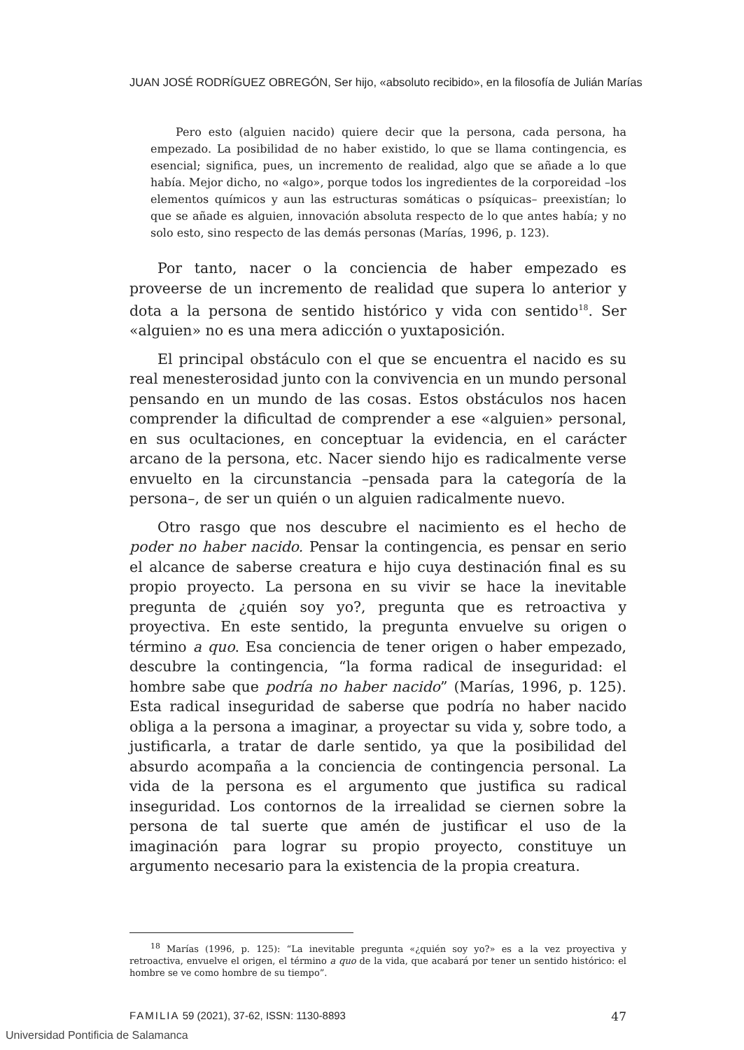JUAN JOSÉ RODRÍGUEZ OBREGÓN, Ser hijo, «absoluto recibido», en la filosofía de Julián Marías
Pero esto (alguien nacido) quiere decir que la persona, cada persona, ha empezado. La posibilidad de no haber existido, lo que se llama contingencia, es esencial; significa, pues, un incremento de realidad, algo que se añade a lo que había. Mejor dicho, no «algo», porque todos los ingredientes de la corporeidad –los elementos químicos y aun las estructuras somáticas o psíquicas– preexistían; lo que se añade es alguien, innovación absoluta respecto de lo que antes había; y no solo esto, sino respecto de las demás personas (Marías, 1996, p. 123).
Por tanto, nacer o la conciencia de haber empezado es proveerse de un incremento de realidad que supera lo anterior y dota a la persona de sentido histórico y vida con sentido<sup>18</sup>. Ser «alguien» no es una mera adicción o yuxtaposición.
El principal obstáculo con el que se encuentra el nacido es su real menesterosidad junto con la convivencia en un mundo personal pensando en un mundo de las cosas. Estos obstáculos nos hacen comprender la dificultad de comprender a ese «alguien» personal, en sus ocultaciones, en conceptuar la evidencia, en el carácter arcano de la persona, etc. Nacer siendo hijo es radicalmente verse envuelto en la circunstancia –pensada para la categoría de la persona–, de ser un quién o un alguien radicalmente nuevo.
Otro rasgo que nos descubre el nacimiento es el hecho de poder no haber nacido. Pensar la contingencia, es pensar en serio el alcance de saberse creatura e hijo cuya destinación final es su propio proyecto. La persona en su vivir se hace la inevitable pregunta de ¿quién soy yo?, pregunta que es retroactiva y proyectiva. En este sentido, la pregunta envuelve su origen o término a quo. Esa conciencia de tener origen o haber empezado, descubre la contingencia, “la forma radical de inseguridad: el hombre sabe que podría no haber nacido” (Marías, 1996, p. 125). Esta radical inseguridad de saberse que podría no haber nacido obliga a la persona a imaginar, a proyectar su vida y, sobre todo, a justificarla, a tratar de darle sentido, ya que la posibilidad del absurdo acompaña a la conciencia de contingencia personal. La vida de la persona es el argumento que justifica su radical inseguridad. Los contornos de la irrealidad se ciernen sobre la persona de tal suerte que amén de justificar el uso de la imaginación para lograr su propio proyecto, constituye un argumento necesario para la existencia de la propia creatura.
<sup>18</sup> Marías (1996, p. 125): “La inevitable pregunta «¿quién soy yo?» es a la vez proyectiva y retroactiva, envuelve el origen, el término a quo de la vida, que acabará por tener un sentido histórico: el hombre se ve como hombre de su tiempo”.
FAMILIA 59 (2021), 37-62, ISSN: 1130-8893 47
Universidad Pontificia de Salamanca